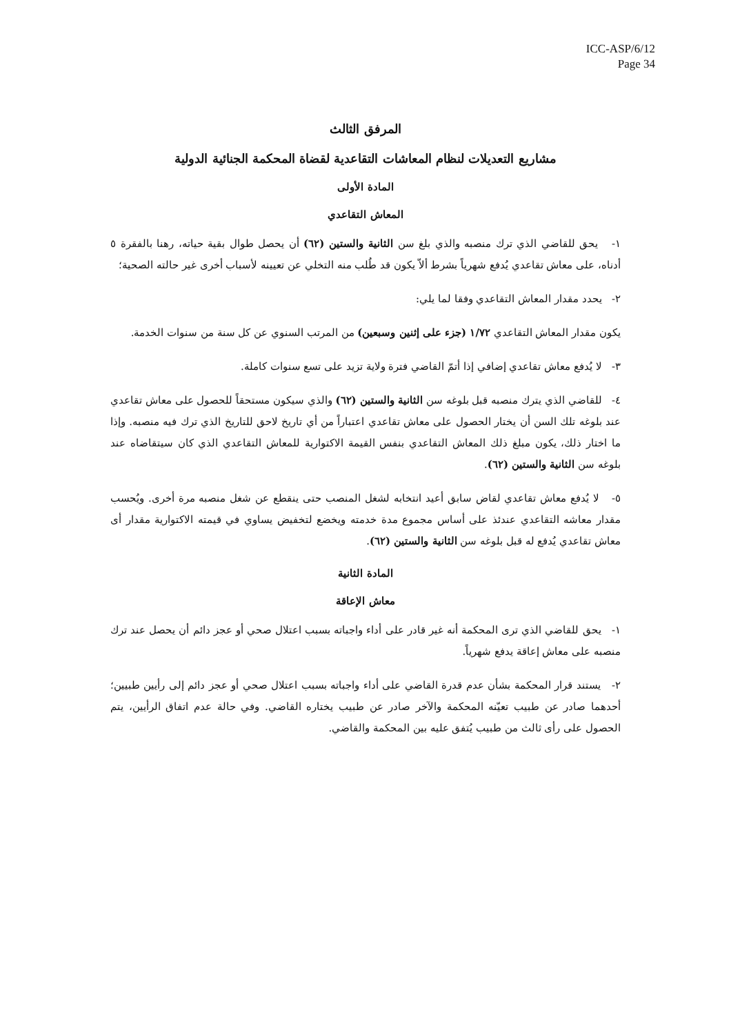ICC-ASP/6/12
Page 34
المرفق الثالث
مشاريع التعديلات لنظام المعاشات التقاعدية لقضاة المحكمة الجنائية الدولية
المادة الأولى
المعاش التقاعدي
١- يحق للقاضي الذي ترك منصبه والذي بلغ سن الثانية والستين (٦٢) أن يحصل طوال بقية حياته، رهنا بالفقرة ٥ أدناه، على معاش تقاعدي يُدفع شهرياً بشرط ألاّ يكون قد طُلب منه التخلي عن تعيينه لأسباب أخرى غير حالته الصحية؛
٢- يحدد مقدار المعاش التقاعدي وفقا لما يلي:
يكون مقدار المعاش التقاعدي ١/٧٢ (جزء على إثنين وسبعين) من المرتب السنوي عن كل سنة من سنوات الخدمة.
٣- لا يُدفع معاش تقاعدي إضافي إذا أتمّ القاضي فترة ولاية تزيد على تسع سنوات كاملة.
٤- للقاضي الذي يترك منصبه قبل بلوغه سن الثانية والستين (٦٢) والذي سيكون مستحقاً للحصول على معاش تقاعدي عند بلوغه تلك السن أن يختار الحصول على معاش تقاعدي اعتباراً من أي تاريخ لاحق للتاريخ الذي ترك فيه منصبه. وإذا ما اختار ذلك، يكون مبلغ ذلك المعاش التقاعدي بنفس القيمة الاكتوارية للمعاش التقاعدي الذي كان سيتقاضاه عند بلوغه سن الثانية والستين (٦٢).
٥- لا يُدفع معاش تقاعدي لقاض سابق أعيد انتخابه لشغل المنصب حتى ينقطع عن شغل منصبه مرة أخرى. ويُحسب مقدار معاشه التقاعدي عندئذ على أساس مجموع مدة خدمته ويخضع لتخفيض يساوي في قيمته الاكتوارية مقدار أى معاش تقاعدي يُدفع له قبل بلوغه سن الثانية والستين (٦٢).
المادة الثانية
معاش الإعاقة
١- يحق للقاضي الذي ترى المحكمة أنه غير قادر على أداء واجباته بسبب اعتلال صحي أو عجز دائم أن يحصل عند ترك منصبه على معاش إعاقة يدفع شهرياً.
٢- يستند قرار المحكمة بشأن عدم قدرة القاضي على أداء واجباته بسبب اعتلال صحي أو عجز دائم إلى رأيين طبيين؛ أحدهما صادر عن طبيب تعيّنه المحكمة والآخر صادر عن طبيب يختاره القاضي. وفي حالة عدم اتفاق الرأيين، يتم الحصول على رأى ثالث من طبيب يُتفق عليه بين المحكمة والقاضي.